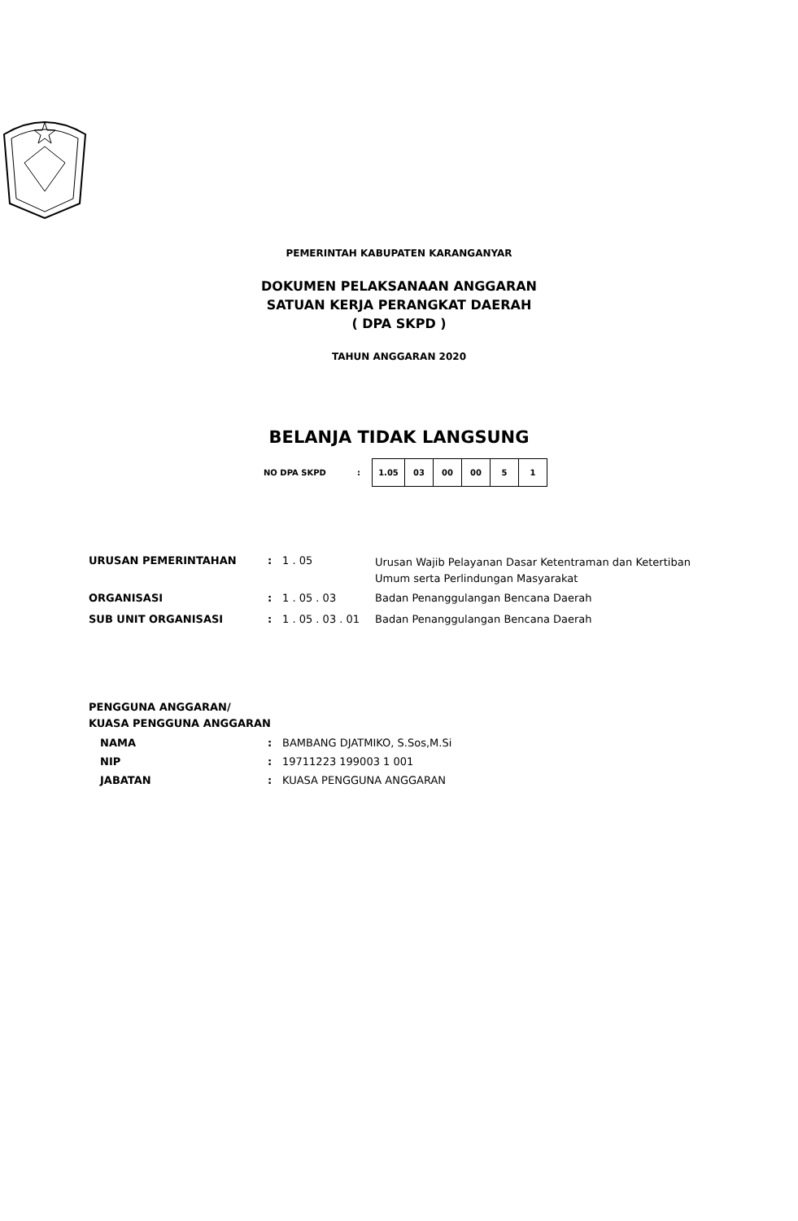PEMERINTAH KABUPATEN KARANGANYAR
DOKUMEN PELAKSANAAN ANGGARAN
SATUAN KERJA PERANGKAT DAERAH
( DPA SKPD )
TAHUN ANGGARAN 2020
BELANJA TIDAK LANGSUNG
NO DPA SKPD:
| 1.05 | 03 | 00 | 00 | 5 | 1 |
| URUSAN PEMERINTAHAN | : | 1 . 05 | Urusan Wajib Pelayanan Dasar Ketentraman dan Ketertiban Umum serta Perlindungan Masyarakat |
| ORGANISASI | : | 1 . 05 . 03 | Badan Penanggulangan Bencana Daerah |
| SUB UNIT ORGANISASI | : | 1 . 05 . 03 . 01 | Badan Penanggulangan Bencana Daerah |
PENGGUNA ANGGARAN/
KUASA PENGGUNA ANGGARAN
| NAMA | : | BAMBANG DJATMIKO, S.Sos,M.Si |
| NIP | : | 19711223 199003 1 001 |
| JABATAN | : | KUASA PENGGUNA ANGGARAN |